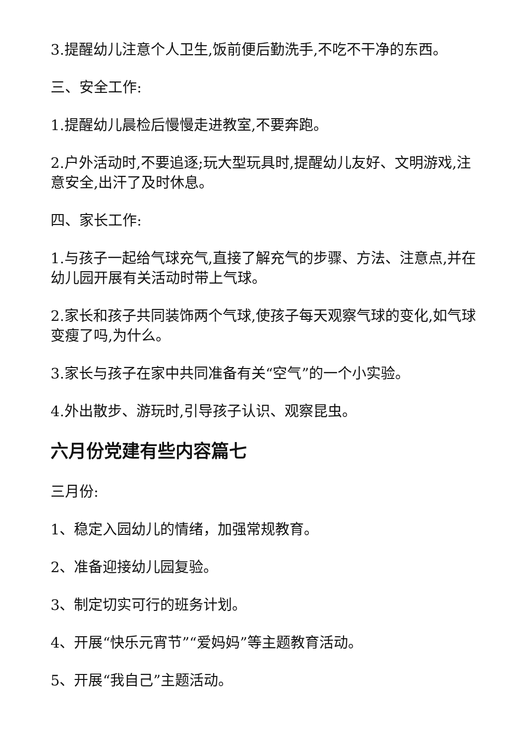3.提醒幼儿注意个人卫生,饭前便后勤洗手,不吃不干净的东西。
三、安全工作:
1.提醒幼儿晨检后慢慢走进教室,不要奔跑。
2.户外活动时,不要追逐;玩大型玩具时,提醒幼儿友好、文明游戏,注意安全,出汗了及时休息。
四、家长工作:
1.与孩子一起给气球充气,直接了解充气的步骤、方法、注意点,并在幼儿园开展有关活动时带上气球。
2.家长和孩子共同装饰两个气球,使孩子每天观察气球的变化,如气球变瘦了吗,为什么。
3.家长与孩子在家中共同准备有关“空气”的一个小实验。
4.外出散步、游玩时,引导孩子认识、观察昆虫。
六月份党建有些内容篇七
三月份:
1、稳定入园幼儿的情绪，加强常规教育。
2、准备迎接幼儿园复验。
3、制定切实可行的班务计划。
4、开展“快乐元宵节”“爱妈妈”等主题教育活动。
5、开展“我自己”主题活动。